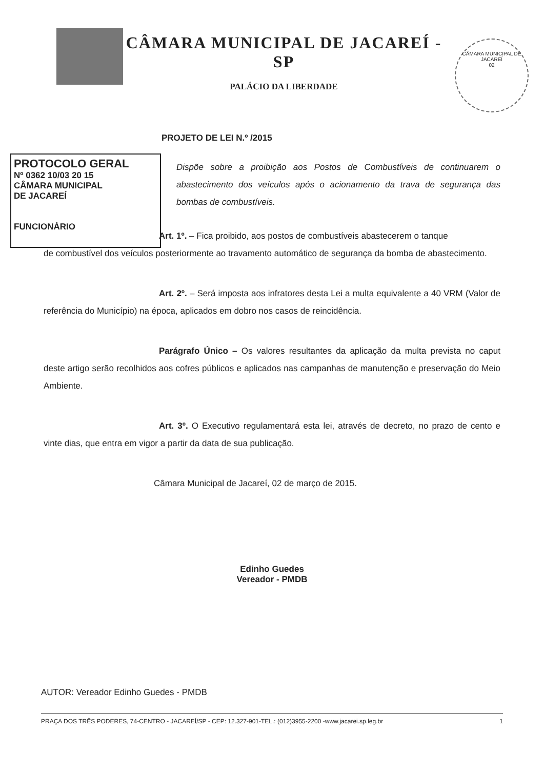CÂMARA MUNICIPAL DE JACAREÍ - SP
PALÁCIO DA LIBERDADE
CÂMARA MUNICIPAL DE JACAREÍ
02
PROJETO DE LEI N.º /2015
PROTOCOLO GERAL
Nº 0362 10/03 20 15
CÂMARA MUNICIPAL
DE JACAREÍ
FUNCIONÁRIO
Dispõe sobre a proibição aos Postos de Combustíveis de continuarem o abastecimento dos veículos após o acionamento da trava de segurança das bombas de combustíveis.
Art. 1º. – Fica proibido, aos postos de combustíveis abastecerem o tanque
de combustível dos veículos posteriormente ao travamento automático de segurança da bomba de abastecimento.
Art. 2º. – Será imposta aos infratores desta Lei a multa equivalente a 40 VRM (Valor de referência do Município) na época, aplicados em dobro nos casos de reincidência.
Parágrafo Único – Os valores resultantes da aplicação da multa prevista no caput deste artigo serão recolhidos aos cofres públicos e aplicados nas campanhas de manutenção e preservação do Meio Ambiente.
Art. 3º. O Executivo regulamentará esta lei, através de decreto, no prazo de cento e vinte dias, que entra em vigor a partir da data de sua publicação.
Câmara Municipal de Jacareí, 02 de março de 2015.
Edinho Guedes
Vereador - PMDB
AUTOR: Vereador Edinho Guedes - PMDB
PRAÇA DOS TRÊS PODERES, 74-CENTRO - JACAREÍ/SP - CEP: 12.327-901-TEL.: (012)3955-2200 -www.jacarei.sp.leg.br 1